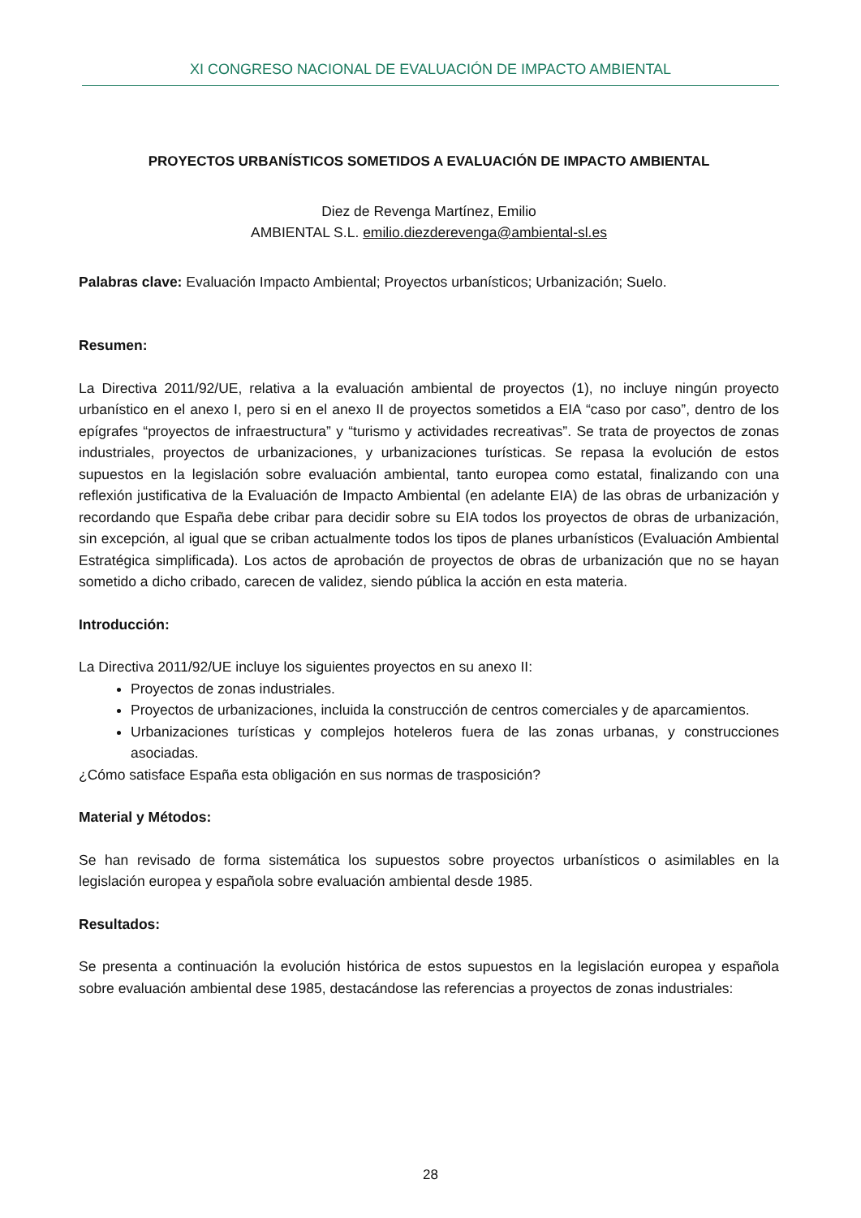XI CONGRESO NACIONAL DE EVALUACIÓN DE IMPACTO AMBIENTAL
PROYECTOS URBANÍSTICOS SOMETIDOS A EVALUACIÓN DE IMPACTO AMBIENTAL
Diez de Revenga Martínez, Emilio
AMBIENTAL S.L. emilio.diezderevenga@ambiental-sl.es
Palabras clave: Evaluación Impacto Ambiental; Proyectos urbanísticos; Urbanización; Suelo.
Resumen:
La Directiva 2011/92/UE, relativa a la evaluación ambiental de proyectos (1), no incluye ningún proyecto urbanístico en el anexo I, pero si en el anexo II de proyectos sometidos a EIA “caso por caso”, dentro de los epígrafes “proyectos de infraestructura” y “turismo y actividades recreativas”. Se trata de proyectos de zonas industriales, proyectos de urbanizaciones, y urbanizaciones turísticas. Se repasa la evolución de estos supuestos en la legislación sobre evaluación ambiental, tanto europea como estatal, finalizando con una reflexión justificativa de la Evaluación de Impacto Ambiental (en adelante EIA) de las obras de urbanización y recordando que España debe cribar para decidir sobre su EIA todos los proyectos de obras de urbanización, sin excepción, al igual que se criban actualmente todos los tipos de planes urbanísticos (Evaluación Ambiental Estratégica simplificada). Los actos de aprobación de proyectos de obras de urbanización que no se hayan sometido a dicho cribado, carecen de validez, siendo pública la acción en esta materia.
Introducción:
La Directiva 2011/92/UE incluye los siguientes proyectos en su anexo II:
Proyectos de zonas industriales.
Proyectos de urbanizaciones, incluida la construcción de centros comerciales y de aparcamientos.
Urbanizaciones turísticas y complejos hoteleros fuera de las zonas urbanas, y construcciones asociadas.
¿Cómo satisface España esta obligación en sus normas de trasposición?
Material y Métodos:
Se han revisado de forma sistemática los supuestos sobre proyectos urbanísticos o asimilables en la legislación europea y española sobre evaluación ambiental desde 1985.
Resultados:
Se presenta a continuación la evolución histórica de estos supuestos en la legislación europea y española sobre evaluación ambiental dese 1985, destacándose las referencias a proyectos de zonas industriales:
28